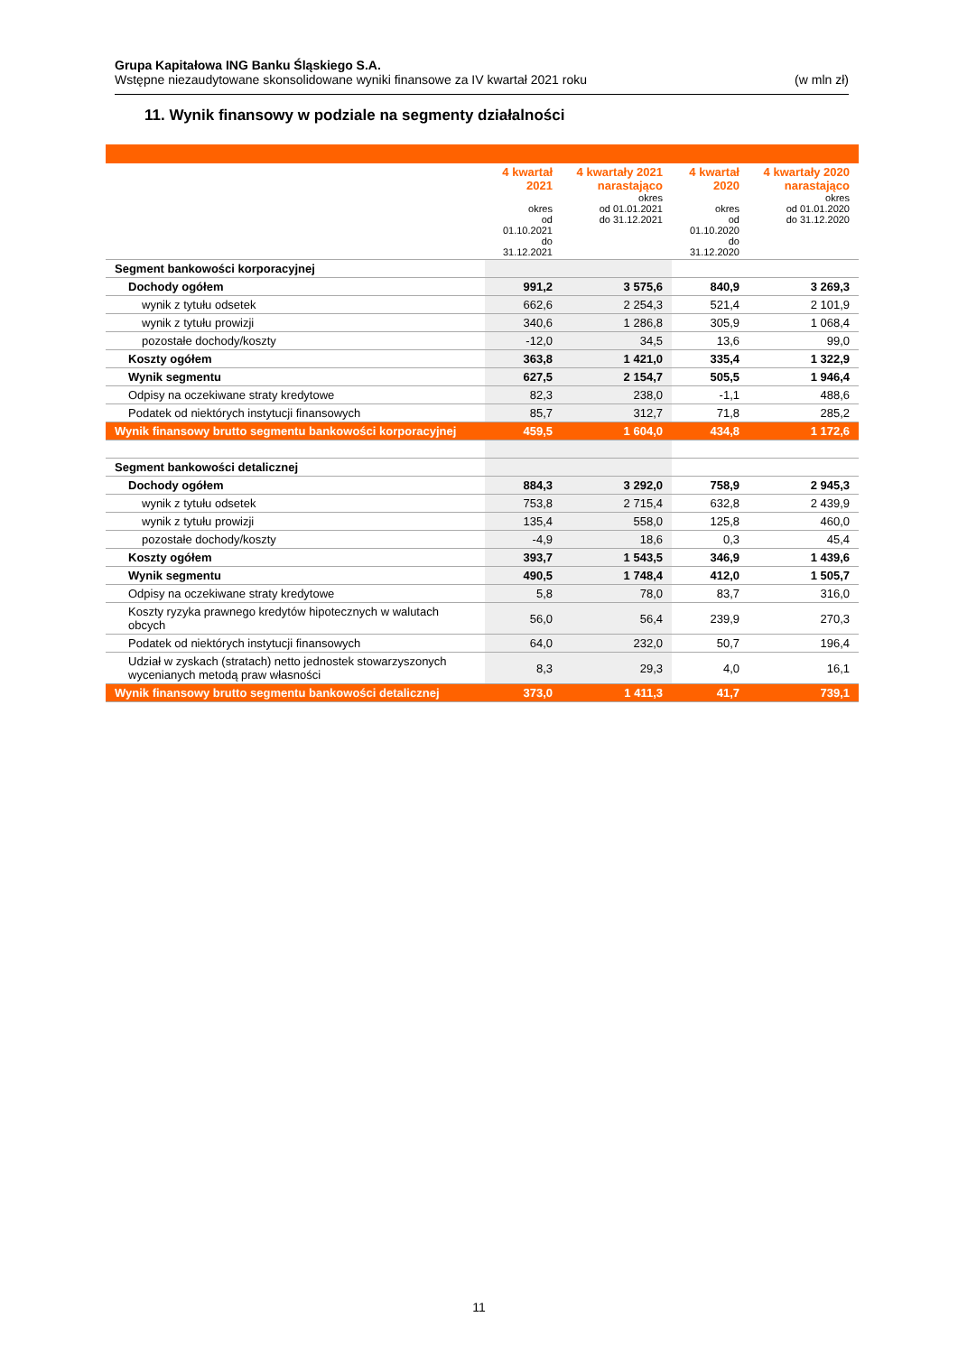Grupa Kapitałowa ING Banku Śląskiego S.A.
Wstępne niezaudytowane skonsolidowane wyniki finansowe za IV kwartał 2021 roku (w mln zł)
11. Wynik finansowy w podziale na segmenty działalności
| | 4 kwartał 2021 okres od 01.10.2021 do 31.12.2021 | 4 kwartały 2021 narastająco okres od 01.01.2021 do 31.12.2021 | 4 kwartał 2020 okres od 01.10.2020 do 31.12.2020 | 4 kwartały 2020 narastająco okres od 01.01.2020 do 31.12.2020 |
| --- | --- | --- | --- | --- |
| Segment bankowości korporacyjnej | | | | |
| Dochody ogółem | 991,2 | 3 575,6 | 840,9 | 3 269,3 |
| wynik z tytułu odsetek | 662,6 | 2 254,3 | 521,4 | 2 101,9 |
| wynik z tytułu prowizji | 340,6 | 1 286,8 | 305,9 | 1 068,4 |
| pozostałe dochody/koszty | -12,0 | 34,5 | 13,6 | 99,0 |
| Koszty ogółem | 363,8 | 1 421,0 | 335,4 | 1 322,9 |
| Wynik segmentu | 627,5 | 2 154,7 | 505,5 | 1 946,4 |
| Odpisy na oczekiwane straty kredytowe | 82,3 | 238,0 | -1,1 | 488,6 |
| Podatek od niektórych instytucji finansowych | 85,7 | 312,7 | 71,8 | 285,2 |
| Wynik finansowy brutto segmentu bankowości korporacyjnej | 459,5 | 1 604,0 | 434,8 | 1 172,6 |
| Segment bankowości detalicznej | | | | |
| Dochody ogółem | 884,3 | 3 292,0 | 758,9 | 2 945,3 |
| wynik z tytułu odsetek | 753,8 | 2 715,4 | 632,8 | 2 439,9 |
| wynik z tytułu prowizji | 135,4 | 558,0 | 125,8 | 460,0 |
| pozostałe dochody/koszty | -4,9 | 18,6 | 0,3 | 45,4 |
| Koszty ogółem | 393,7 | 1 543,5 | 346,9 | 1 439,6 |
| Wynik segmentu | 490,5 | 1 748,4 | 412,0 | 1 505,7 |
| Odpisy na oczekiwane straty kredytowe | 5,8 | 78,0 | 83,7 | 316,0 |
| Koszty ryzyka prawnego kredytów hipotecznych w walutach obcych | 56,0 | 56,4 | 239,9 | 270,3 |
| Podatek od niektórych instytucji finansowych | 64,0 | 232,0 | 50,7 | 196,4 |
| Udział w zyskach (stratach) netto jednostek stowarzyszonych wycenianych metodą praw własności | 8,3 | 29,3 | 4,0 | 16,1 |
| Wynik finansowy brutto segmentu bankowości detalicznej | 373,0 | 1 411,3 | 41,7 | 739,1 |
11